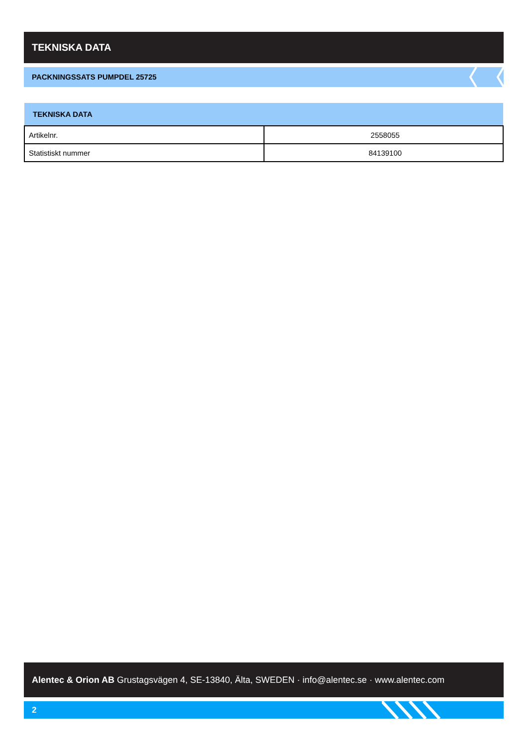TEKNISKA DATA
PACKNINGSSATS PUMPDEL 25725
| TEKNISKA DATA | |
| --- | --- |
| Artikelnr. | 2558055 |
| Statistiskt nummer | 84139100 |
Alentec & Orion AB Grustagsvägen 4, SE-13840, Älta, SWEDEN · info@alentec.se · www.alentec.com
2